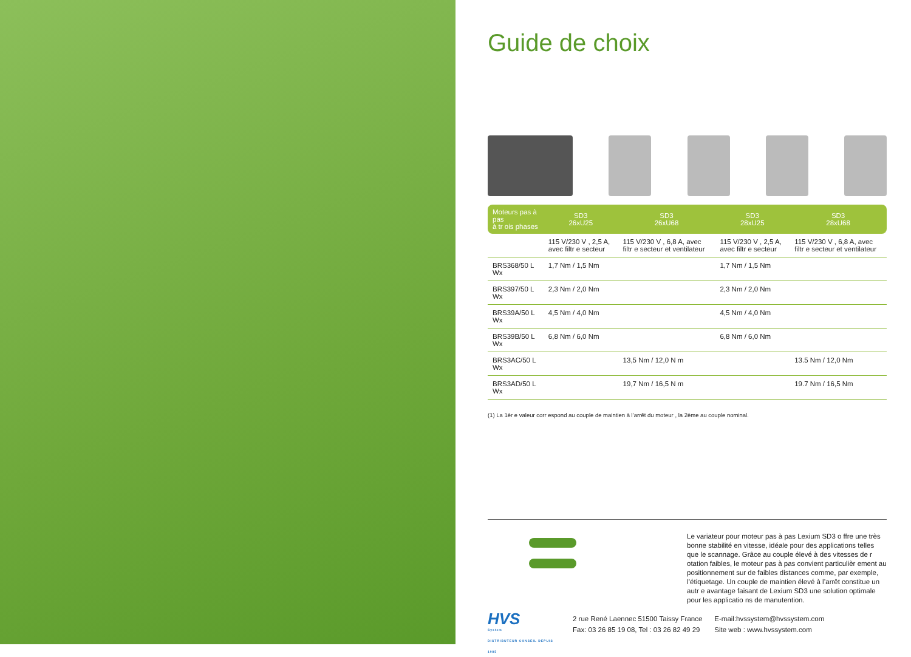Guide de choix
| Moteurs pas à pas à tr ois phases | SD3 26xU25 | SD3 26xU68 | SD3 28xU25 | SD3 28xU68 |
| --- | --- | --- | --- | --- |
| | 115 V/230 V , 2,5 A, avec filtr e secteur | 115 V/230 V , 6,8 A, avec filtr e secteur et ventilateur | 115 V/230 V , 2,5 A, avec filtr e secteur | 115 V/230 V , 6,8 A, avec filtr e secteur et ventilateur |
| BRS368/50 L Wx | 1,7 Nm / 1,5 Nm | | 1,7 Nm / 1,5 Nm | |
| BRS397/50 L Wx | 2,3 Nm / 2,0 Nm | | 2,3 Nm / 2,0 Nm | |
| BRS39A/50 L Wx | 4,5 Nm / 4,0 Nm | | 4,5 Nm / 4,0 Nm | |
| BRS39B/50 L Wx | 6,8 Nm / 6,0 Nm | | 6,8 Nm / 6,0 Nm | |
| BRS3AC/50 L Wx | | 13,5 Nm / 12,0 N m | | 13.5 Nm / 12,0 Nm |
| BRS3AD/50 L Wx | | 19,7 Nm / 16,5 N m | | 19.7 Nm / 16,5 Nm |
(1) La 1èr e valeur corr espond au couple de maintien à l’arrêt du moteur , la 2ème au couple nominal.
Le variateur pour moteur pas à pas Lexium SD3 o ffre une très bonne stabilité en vitesse, idéale pour des applications telles que le scannage. Grâce au couple élevé à des vitesses de r otation faibles, le moteur pas à pas convient particulièr ement au positionnement sur de faibles distances comme, par exemple, l’étiquetage. Un couple de maintien élevé à l’arrêt constitue un autr e avantage faisant de Lexium SD3 une solution optimale pour les applicatio ns de manutention.
HVS
System
DISTRIBUTEUR CONSEIL DEPUIS 1985
2 rue René Laennec 51500 Taissy France
Fax: 03 26 85 19 08, Tel : 03 26 82 49 29
E-mail:hvssystem@hvssystem.com
Site web : www.hvssystem.com